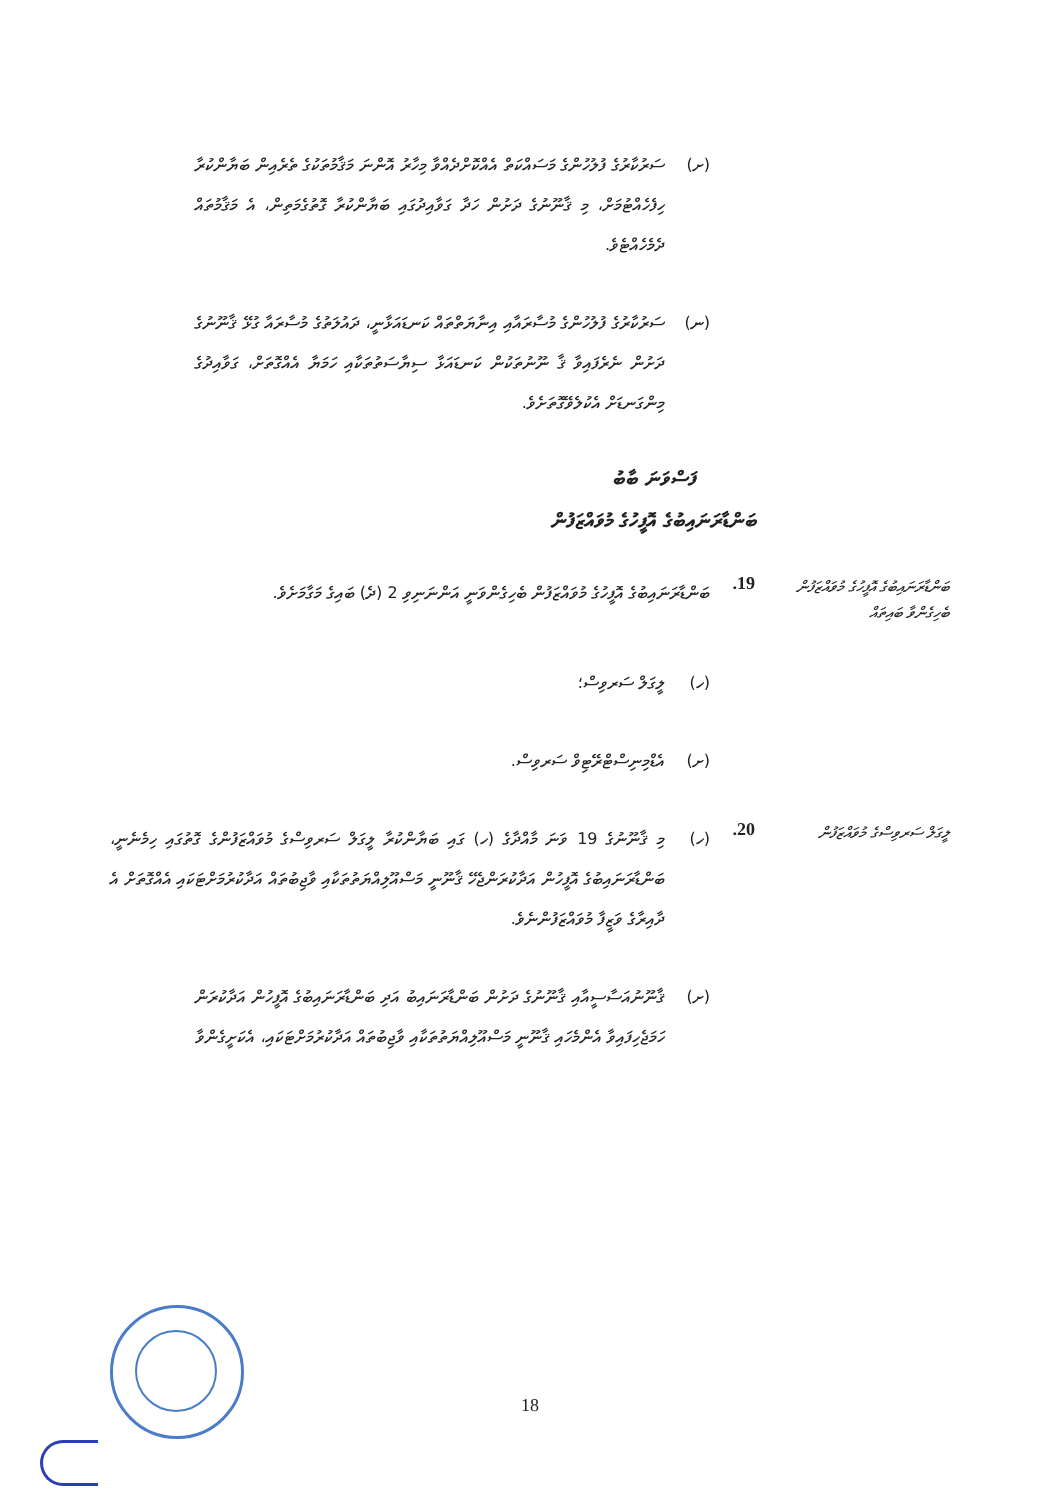(ށ) ސަރުކާރުގެ ފުލުހުންގެ މަސައްކަތް އެއްކޮށްދެއްވާ މިހާރު އޮންނަ މަޤާމުތަކުގެ ތެރެއިން ބަޔާންކުރާ ހިފެހެއްޓުމަށް، މި ޤާނޫނުގެ ދަށުން ހަދާ ގަވާއިދުގައި ބަޔާންކުރާ ގޮތުގެމަތިން، އެ މަޤާމުތައް ދެމެހެއްޓެވެ.
(ނ) ސަރުކާރުގެ ފުލުހުންގެ މުސާރައާއި އިނާޔަތްތައް ކަނޑައަޅާނީ، ދައުލަތުގެ މުސާރައާ ގުޅޭ ޤާނޫނުގެ ދަށުން ނެރެފައިވާ ޤާ ނޫނުތަކުން ކަނޑައަޅާ ސިޔާސަތުތަކާއި ހަމަޔާ އެއްގޮތަށް، ގަވާއިދުގެ މިންގަނޑަށް އެކުލެވޭގޮތަށެވެ.
ފަސްވަނަ ބާބު
ބަންޑާރަނައިބުގެ އޮފީހުގެ މުވައްޒަފުން
ބަންޑާރަނައިބުގެ އޮފީހުގެ މުވައްޒަފުން ބެހިގެންވާ ބައިތައް
19.
ބަންޑާރަނައިބުގެ އޮފީހުގެ މުވައްޒަފުން ބެހިގެންވަނީ އަންނަނިވި 2 (ދެ) ބައިގެ މަގާމަށެވެ.
(ހ) ލީގަލް ސަރވިސް؛
(ށ) އެޑްމިނިސްޓްރޭޓިވް ސަރވިސް.
ލީގަލް ސަރވިސްގެ މުވައްޒަފުން
20.
(ހ) މި ޤާނޫނުގެ 19 ވަނަ މާއްދާގެ (ހ) ގައި ބަޔާންކުރާ ލީގަލް ސަރވިސްގެ މުވައްޒަފުންގެ ގޮތުގައި ހިމެނެނީ، ބަންޑާރަނައިބުގެ އޮފީހުން އަދާކުރަންޖެހޭ ޤާނޫނީ މަސްއޫލިއްޔަތުތަކާއި ވާޖިބުތައް އަދާކުރުމަށްޓަކައި އެއްގޮތަށް އެ ދާއިރާގެ ވަޒީފާ މުވައްޒަފުންނެވެ.
(ށ) ޤާނޫނުއަސާސީއާއި ޤާނޫނުގެ ދަށުން ބަންޑާރަނައިބު އަދި ބަންޑާރަނައިބުގެ އޮފީހުން އަދާކުރަން ހަމަޖެހިފައިވާ އެންމެހައި ޤާނޫނީ މަސްއޫލިއްޔަތުތަކާއި ވާޖިބުތައް އަދާކުރުމަށްޓަކައި، އެކަށީގެންވާ
18